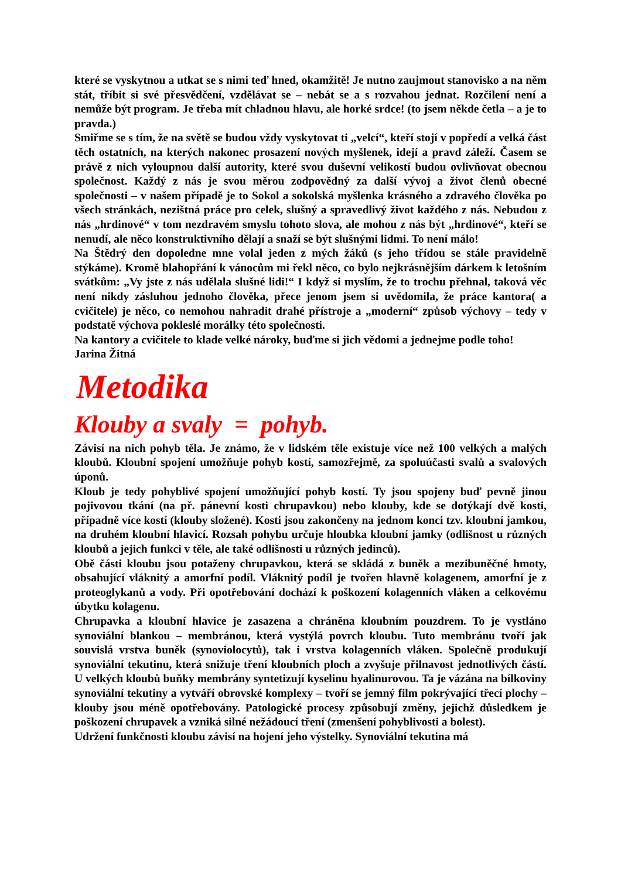které se vyskytnou a utkat se s nimi teď hned, okamžitě! Je nutno zaujmout stanovisko a na něm stát, tříbit si své přesvědčení, vzdělávat se – nebát se a s rozvahou jednat. Rozčilení není a nemůže být program. Je třeba mít chladnou hlavu, ale horké srdce! (to jsem někde četla – a je to pravda.)
Smiřme se s tím, že na světě se budou vždy vyskytovat ti „velcí“, kteří stojí v popředí a velká část těch ostatních, na kterých nakonec prosazení nových myšlenek, idejí a pravd záleží. Časem se právě z nich vyloupnou další autority, které svou duševní velikostí budou ovlivňovat obecnou společnost. Každý z nás je svou měrou zodpovědný za další vývoj a život členů obecné společnosti – v našem případě je to Sokol a sokolská myšlenka krásného a zdravého člověka po všech stránkách, nezištná práce pro celek, slušný a spravedlivý život každého z nás. Nebudou z nás „hrdinové“ v tom nezdravém smyslu tohoto slova, ale mohou z nás být „hrdinové“, kteří se nenudí, ale něco konstruktivního dělají a snaží se být slušnými lidmi. To není málo!
Na Štědrý den dopoledne mne volal jeden z mých žáků (s jeho třídou se stále pravidelně stýkáme). Kromě blahopřání k vánocům mi řekl něco, co bylo nejkrásnějším dárkem k letošním svátkům: „Vy jste z nás udělala slušné lidi!“ I když si myslím, že to trochu přehnal, taková věc není nikdy zásluhou jednoho člověka, přece jenom jsem si uvědomila, že práce kantora( a cvičitele) je něco, co nemohou nahradit drahé přístroje a „moderní“ způsob výchovy – tedy v podstatě výchova pokleslé morálky této společnosti.
Na kantory a cvičitele to klade velké nároky, buďme si jich vědomi a jednejme podle toho!
Jarina Žitná
Metodika
Klouby a svaly = pohyb.
Závisí na nich pohyb těla. Je známo, že v lidském těle existuje více než 100 velkých a malých kloubů. Kloubní spojení umožňuje pohyb kostí, samozřejmě, za spoluúčasti svalů a svalových úponů.
Kloub je tedy pohyblivé spojení umožňující pohyb kostí. Ty jsou spojeny buď pevně jinou pojivovou tkání (na př. pánevní kosti chrupavkou) nebo klouby, kde se dotýkají dvě kosti, případně více kostí (klouby složené). Kosti jsou zakončeny na jednom konci tzv. kloubní jamkou, na druhém kloubní hlavicí. Rozsah pohybu určuje hloubka kloubní jamky (odlišnost u různých kloubů a jejich funkci v těle, ale také odlišnosti u různých jedinců).
Obě části kloubu jsou potaženy chrupavkou, která se skládá z buněk a mezibuněčné hmoty, obsahující vláknitý a amorfní podíl. Vláknitý podíl je tvořen hlavně kolagenem, amorfní je z proteoglykanů a vody. Při opotřebování dochází k poškození kolagenních vláken a celkovému úbytku kolagenu.
Chrupavka a kloubní hlavice je zasazena a chráněna kloubním pouzdrem. To je vystláno synoviální blankou – membránou, která vystýlá povrch kloubu. Tuto membránu tvoří jak souvislá vrstva buněk (synoviolocytů), tak i vrstva kolagenních vláken. Společně produkují synoviální tekutinu, která snižuje tření kloubních ploch a zvyšuje přilnavost jednotlivých částí. U velkých kloubů buňky membrány syntetizují kyselinu hyalinurovou. Ta je vázána na bílkoviny synoviální tekutiny a vytváří obrovské komplexy – tvoří se jemný film pokrývající třecí plochy – klouby jsou méně opotřebovány. Patologické procesy způsobují změny, jejichž důsledkem je poškození chrupavek a vzniká silné nežádoucí tření (zmenšení pohyblivosti a bolest).
Udržení funkčnosti kloubu závisí na hojení jeho výstelky. Synoviální tekutina má